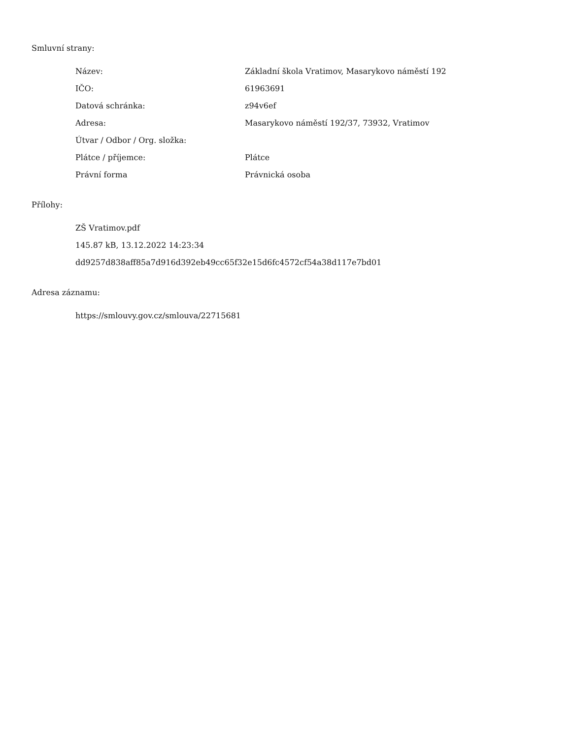Smluvní strany:
| Název: | Základní škola Vratimov, Masarykovo náměstí 192 |
| IČO: | 61963691 |
| Datová schránka: | z94v6ef |
| Adresa: | Masarykovo náměstí 192/37, 73932, Vratimov |
| Útvar / Odbor / Org. složka: | |
| Plátce / příjemce: | Plátce |
| Právní forma | Právnická osoba |
Přílohy:
ZŠ Vratimov.pdf
145.87 kB, 13.12.2022 14:23:34
dd9257d838aff85a7d916d392eb49cc65f32e15d6fc4572cf54a38d117e7bd01
Adresa záznamu:
https://smlouvy.gov.cz/smlouva/22715681